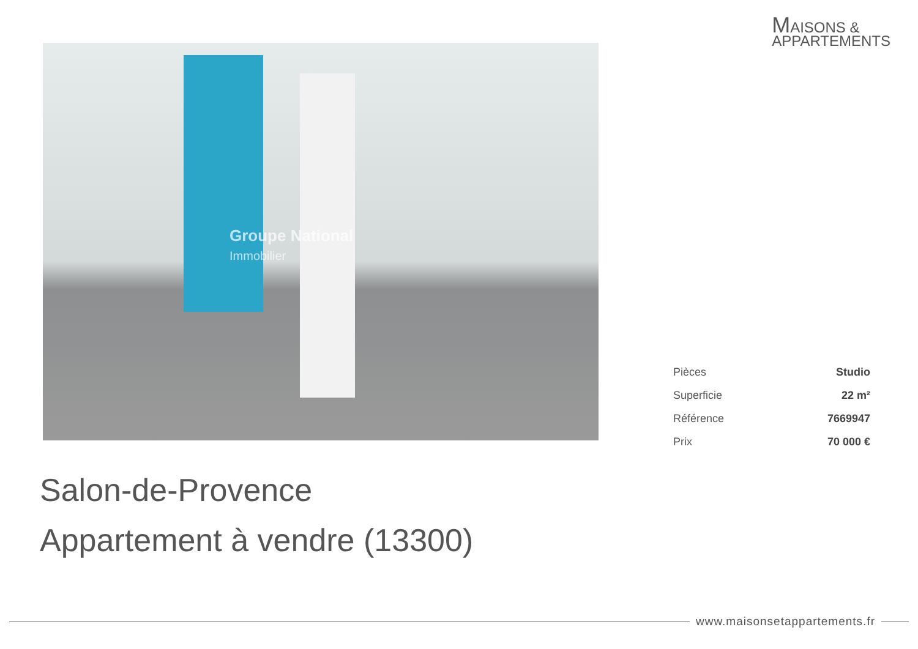MAISONS &
APPARTEMENTS
Groupe National
Immobilier
| Pièces | Studio |
| Superficie | 22 m² |
| Référence | 7669947 |
| Prix | 70 000 € |
Salon-de-Provence
Appartement à vendre (13300)
www.maisonsetappartements.fr